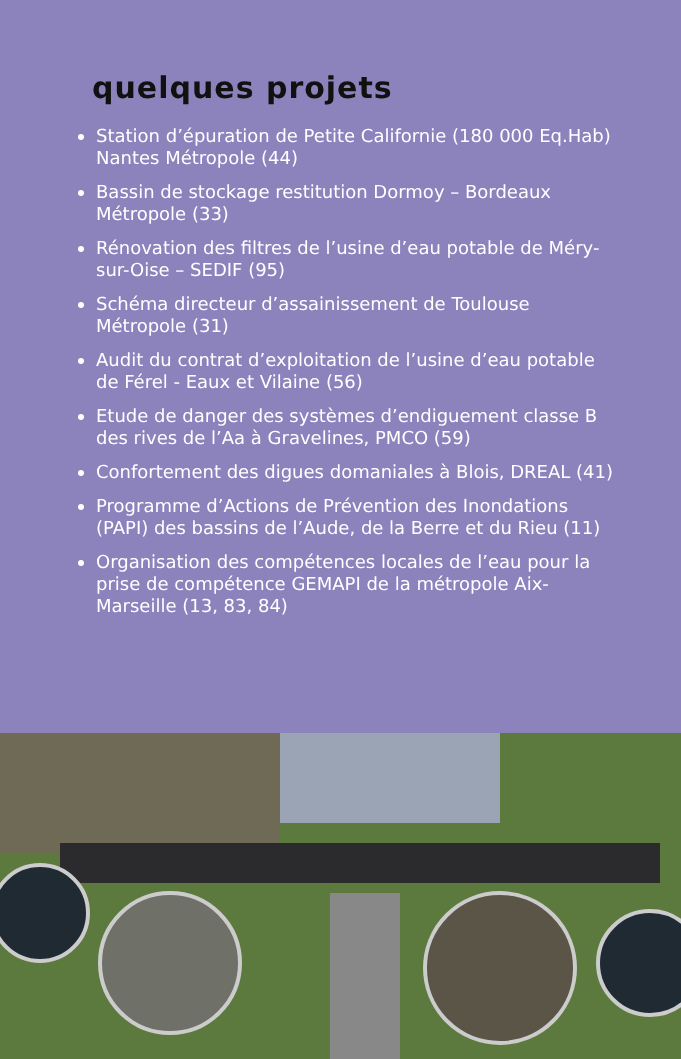quelques projets
Station d’épuration de Petite Californie (180 000 Eq.Hab) Nantes Métropole (44)
Bassin de stockage restitution Dormoy – Bordeaux Métropole (33)
Rénovation des filtres de l’usine d’eau potable de Méry-sur-Oise – SEDIF (95)
Schéma directeur d’assainissement de Toulouse Métropole (31)
Audit du contrat d’exploitation de l’usine d’eau potable de Férel - Eaux et Vilaine (56)
Etude de danger des systèmes d’endiguement classe B des rives de l’Aa à Gravelines, PMCO (59)
Confortement des digues domaniales à Blois, DREAL (41)
Programme d’Actions de Prévention des Inondations (PAPI) des bassins de l’Aude, de la Berre et du Rieu (11)
Organisation des compétences locales de l’eau pour la prise de compétence GEMAPI de la métropole Aix-Marseille (13, 83, 84)